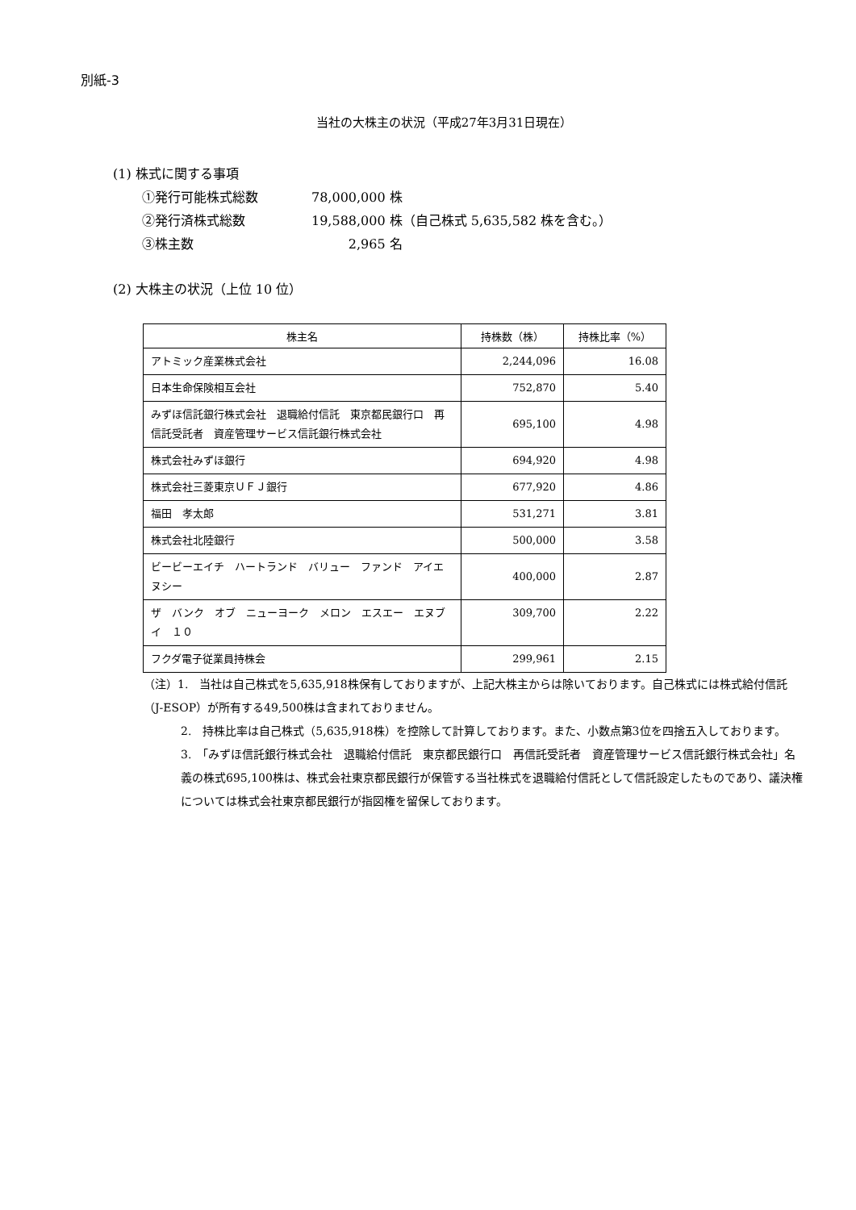別紙-3
当社の大株主の状況（平成27年3月31日現在）
(1) 株式に関する事項
①発行可能株式総数 78,000,000 株
②発行済株式総数 19,588,000 株（自己株式 5,635,582 株を含む。）
③株主数 2,965 名
(2) 大株主の状況（上位 10 位）
| 株主名 | 持株数（株） | 持株比率（%） |
| --- | --- | --- |
| アトミック産業株式会社 | 2,244,096 | 16.08 |
| 日本生命保険相互会社 | 752,870 | 5.40 |
| みずほ信託銀行株式会社 退職給付信託 東京都民銀行口 再信託受託者 資産管理サービス信託銀行株式会社 | 695,100 | 4.98 |
| 株式会社みずほ銀行 | 694,920 | 4.98 |
| 株式会社三菱東京ＵＦＪ銀行 | 677,920 | 4.86 |
| 福田 孝太郎 | 531,271 | 3.81 |
| 株式会社北陸銀行 | 500,000 | 3.58 |
| ビービーエイチ ハートランド バリュー ファンド アイエヌシー | 400,000 | 2.87 |
| ザ バンク オブ ニューヨーク メロン エスエー エヌブイ １０ | 309,700 | 2.22 |
| フクダ電子従業員持株会 | 299,961 | 2.15 |
（注）1.　当社は自己株式を5,635,918株保有しておりますが、上記大株主からは除いております。自己株式には株式給付信託（J-ESOP）が所有する49,500株は含まれておりません。
2.　持株比率は自己株式（5,635,918株）を控除して計算しております。また、小数点第3位を四捨五入しております。
3.　「みずほ信託銀行株式会社　退職給付信託　東京都民銀行口　再信託受託者　資産管理サービス信託銀行株式会社」名義の株式695,100株は、株式会社東京都民銀行が保管する当社株式を退職給付信託として信託設定したものであり、議決権については株式会社東京都民銀行が指図権を留保しております。